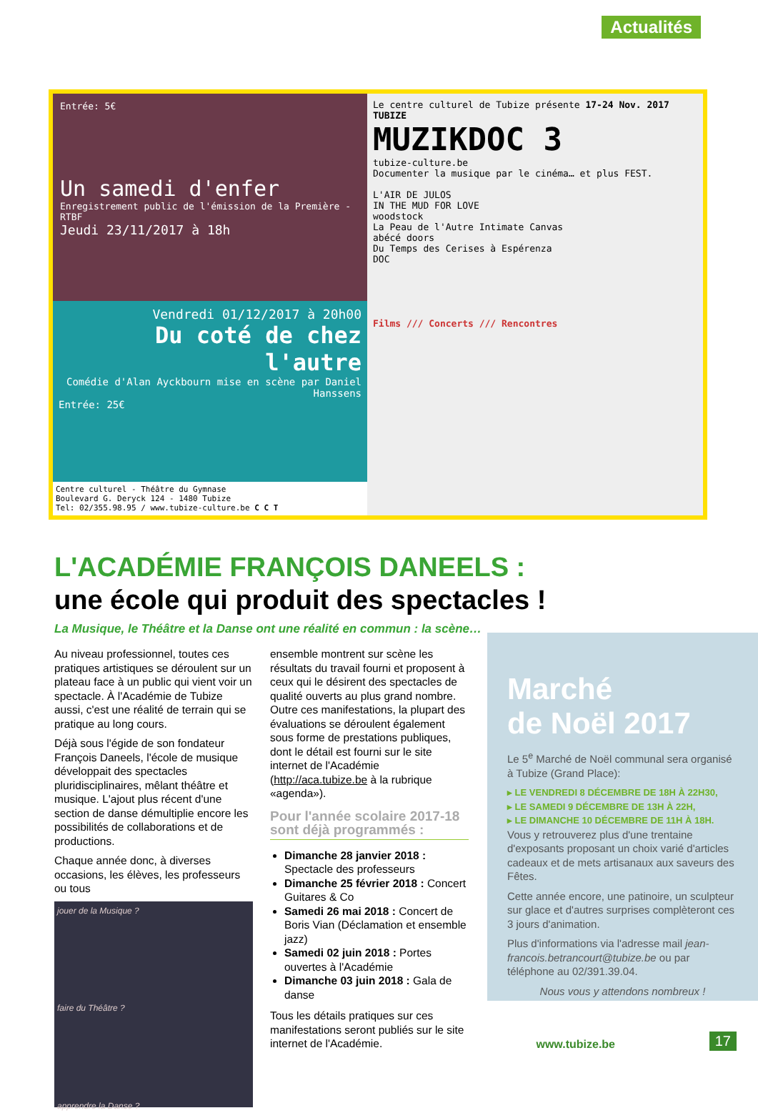Actualités
Entrée: 5€
Un samedi d'enfer
Enregistrement public de l'émission de la Première - RTBF
Jeudi 23/11/2017 à 18h
Vendredi 01/12/2017 à 20h00
Du coté de chez l'autre
Comédie d'Alan Ayckbourn mise en scène par Daniel Hanssens
Entrée: 25€
Centre culturel - Théâtre du Gymnase
Boulevard G. Deryck 124 - 1480 Tubize
Tel: 02/355.98.95 / www.tubize-culture.be C C T
Le centre culturel de Tubize présente 17-24 Nov. 2017 TUBIZE
MUZIKDOC 3
tubize-culture.be
Documenter la musique par le cinéma… et plus FEST.
L'AIR DE JULOS
IN THE MUD FOR LOVE
woodstock
La Peau de l'Autre Intimate Canvas
abécé doors
Du Temps des Cerises à Espérenza
DOC
Films /// Concerts /// Rencontres
L'ACADÉMIE FRANÇOIS DANEELS :
une école qui produit des spectacles !
La Musique, le Théâtre et la Danse ont une réalité en commun : la scène…
Au niveau professionnel, toutes ces pratiques artistiques se déroulent sur un plateau face à un public qui vient voir un spectacle. À l'Académie de Tubize aussi, c'est une réalité de terrain qui se pratique au long cours.
Déjà sous l'égide de son fondateur François Daneels, l'école de musique développait des spectacles pluridisciplinaires, mêlant théâtre et musique. L'ajout plus récent d'une section de danse démultiplie encore les possibilités de collaborations et de productions.
Chaque année donc, à diverses occasions, les élèves, les professeurs ou tous
jouer de la Musique ?
faire du Théâtre ?
apprendre la Danse ?
ensemble montrent sur scène les résultats du travail fourni et proposent à ceux qui le désirent des spectacles de qualité ouverts au plus grand nombre. Outre ces manifestations, la plupart des évaluations se déroulent également sous forme de prestations publiques, dont le détail est fourni sur le site internet de l'Académie (http://aca.tubize.be à la rubrique «agenda»).
Pour l'année scolaire 2017-18 sont déjà programmés :
Dimanche 28 janvier 2018 : Spectacle des professeurs
Dimanche 25 février 2018 : Concert Guitares & Co
Samedi 26 mai 2018 : Concert de Boris Vian (Déclamation et ensemble jazz)
Samedi 02 juin 2018 : Portes ouvertes à l'Académie
Dimanche 03 juin 2018 : Gala de danse
Tous les détails pratiques sur ces manifestations seront publiés sur le site internet de l'Académie.
Marché
de Noël 2017
Le 5<sup>e</sup> Marché de Noël communal sera organisé à Tubize (Grand Place):
▸ LE VENDREDI 8 DÉCEMBRE DE 18H À 22H30,
▸ LE SAMEDI 9 DÉCEMBRE DE 13H À 22H,
▸ LE DIMANCHE 10 DÉCEMBRE DE 11H À 18H.
Vous y retrouverez plus d'une trentaine d'exposants proposant un choix varié d'articles cadeaux et de mets artisanaux aux saveurs des Fêtes.
Cette année encore, une patinoire, un sculpteur sur glace et d'autres surprises complèteront ces 3 jours d'animation.
Plus d'informations via l'adresse mail jean-francois.betrancourt@tubize.be ou par téléphone au 02/391.39.04.
Nous vous y attendons nombreux !
www.tubize.be 17